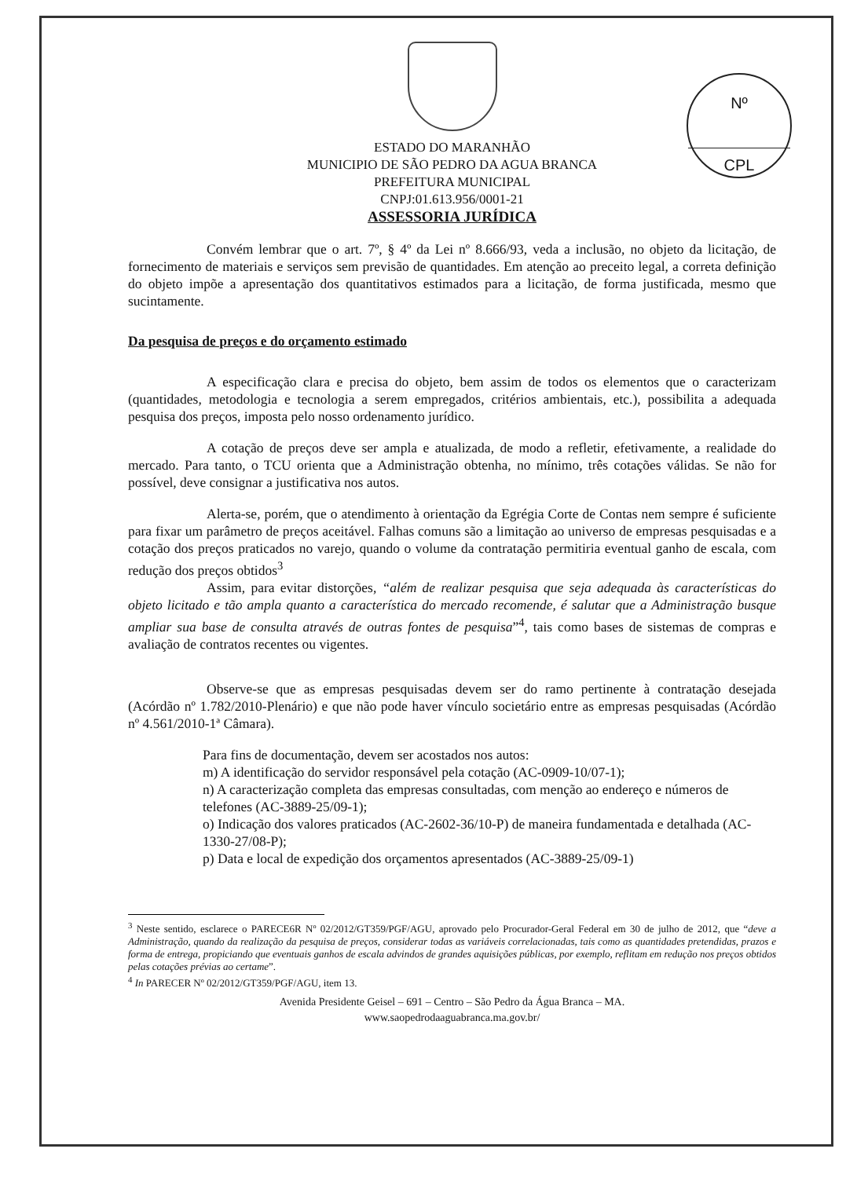Nº
CPL
ESTADO DO MARANHÃO
MUNICIPIO DE SÃO PEDRO DA AGUA BRANCA
PREFEITURA MUNICIPAL
CNPJ:01.613.956/0001-21
ASSESSORIA JURÍDICA
Convém lembrar que o art. 7º, § 4º da Lei nº 8.666/93, veda a inclusão, no objeto da licitação, de fornecimento de materiais e serviços sem previsão de quantidades. Em atenção ao preceito legal, a correta definição do objeto impõe a apresentação dos quantitativos estimados para a licitação, de forma justificada, mesmo que sucintamente.
Da pesquisa de preços e do orçamento estimado
A especificação clara e precisa do objeto, bem assim de todos os elementos que o caracterizam (quantidades, metodologia e tecnologia a serem empregados, critérios ambientais, etc.), possibilita a adequada pesquisa dos preços, imposta pelo nosso ordenamento jurídico.
A cotação de preços deve ser ampla e atualizada, de modo a refletir, efetivamente, a realidade do mercado. Para tanto, o TCU orienta que a Administração obtenha, no mínimo, três cotações válidas. Se não for possível, deve consignar a justificativa nos autos.
Alerta-se, porém, que o atendimento à orientação da Egrégia Corte de Contas nem sempre é suficiente para fixar um parâmetro de preços aceitável. Falhas comuns são a limitação ao universo de empresas pesquisadas e a cotação dos preços praticados no varejo, quando o volume da contratação permitiria eventual ganho de escala, com redução dos preços obtidos<sup>3</sup>
Assim, para evitar distorções, “além de realizar pesquisa que seja adequada às características do objeto licitado e tão ampla quanto a característica do mercado recomende, é salutar que a Administração busque ampliar sua base de consulta através de outras fontes de pesquisa”<sup>4</sup>, tais como bases de sistemas de compras e avaliação de contratos recentes ou vigentes.
Observe-se que as empresas pesquisadas devem ser do ramo pertinente à contratação desejada (Acórdão nº 1.782/2010-Plenário) e que não pode haver vínculo societário entre as empresas pesquisadas (Acórdão nº 4.561/2010-1ª Câmara).
Para fins de documentação, devem ser acostados nos autos:
m) A identificação do servidor responsável pela cotação (AC-0909-10/07-1);
n) A caracterização completa das empresas consultadas, com menção ao endereço e números de telefones (AC-3889-25/09-1);
o) Indicação dos valores praticados (AC-2602-36/10-P) de maneira fundamentada e detalhada (AC-1330-27/08-P);
p) Data e local de expedição dos orçamentos apresentados (AC-3889-25/09-1)
<sup>3</sup> Neste sentido, esclarece o PARECE6R Nº 02/2012/GT359/PGF/AGU, aprovado pelo Procurador-Geral Federal em 30 de julho de 2012, que “deve a Administração, quando da realização da pesquisa de preços, considerar todas as variáveis correlacionadas, tais como as quantidades pretendidas, prazos e forma de entrega, propiciando que eventuais ganhos de escala advindos de grandes aquisições públicas, por exemplo, reflitam em redução nos preços obtidos pelas cotações prévias ao certame”.
<sup>4</sup> In PARECER Nº 02/2012/GT359/PGF/AGU, item 13.
Avenida Presidente Geisel – 691 – Centro – São Pedro da Água Branca – MA.
www.saopedrodaaguabranca.ma.gov.br/